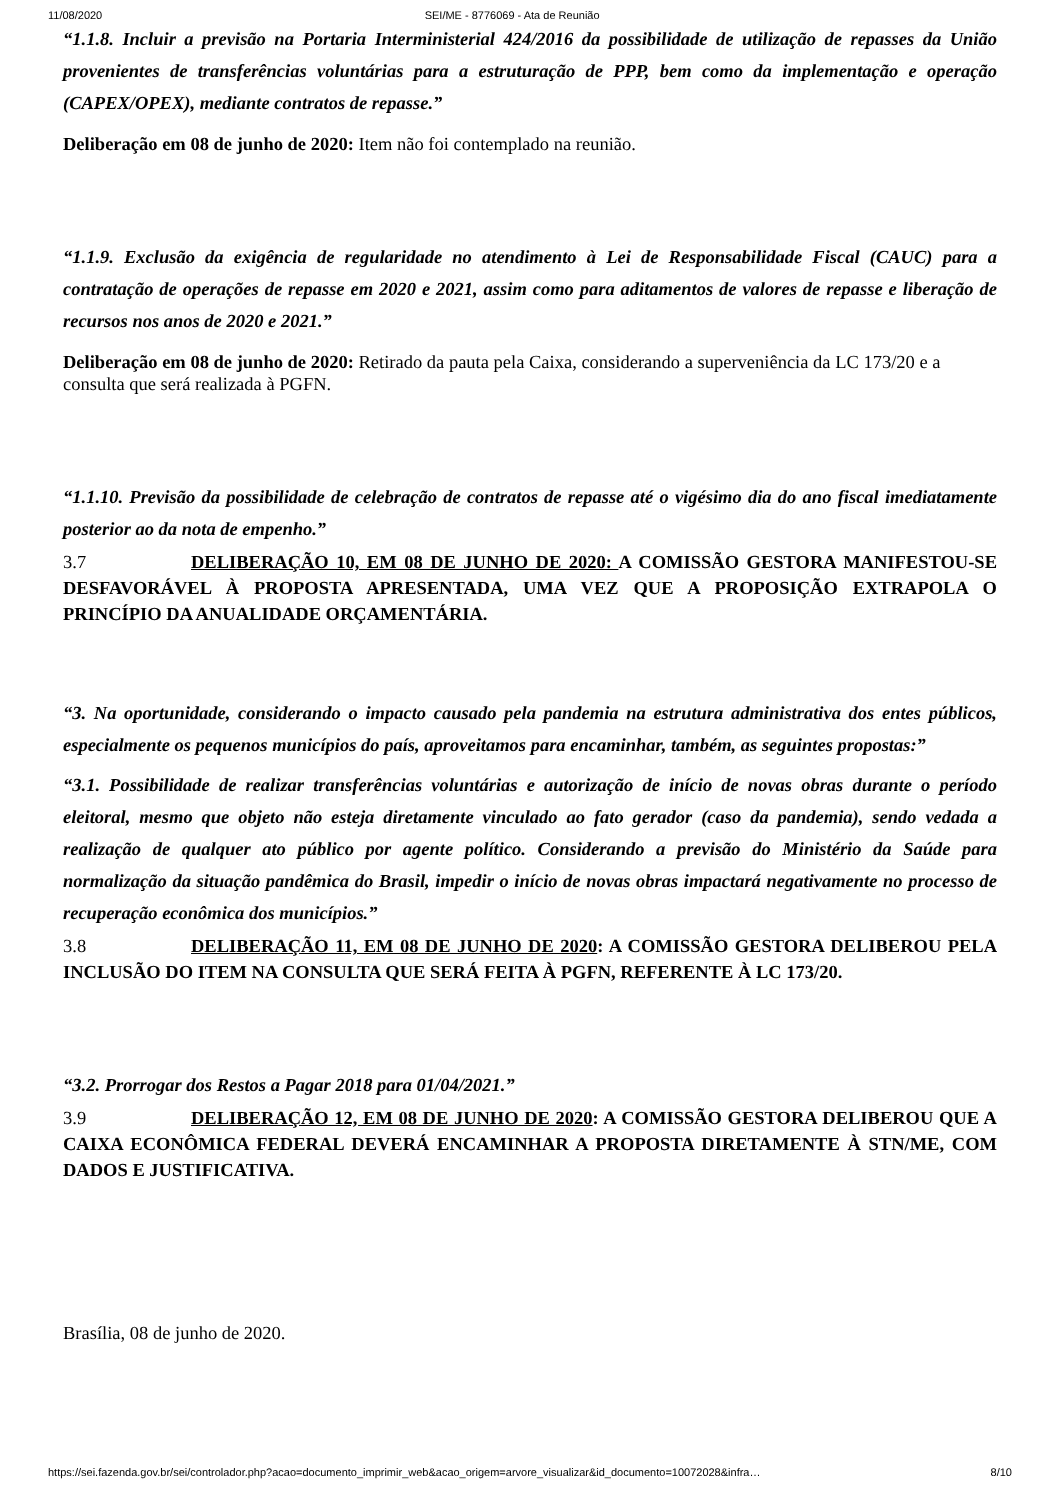11/08/2020 SEI/ME - 8776069 - Ata de Reunião
“1.1.8. Incluir a previsão na Portaria Interministerial 424/2016 da possibilidade de utilização de repasses da União provenientes de transferências voluntárias para a estruturação de PPP, bem como da implementação e operação (CAPEX/OPEX), mediante contratos de repasse.”
Deliberação em 08 de junho de 2020: Item não foi contemplado na reunião.
“1.1.9. Exclusão da exigência de regularidade no atendimento à Lei de Responsabilidade Fiscal (CAUC) para a contratação de operações de repasse em 2020 e 2021, assim como para aditamentos de valores de repasse e liberação de recursos nos anos de 2020 e 2021.”
Deliberação em 08 de junho de 2020: Retirado da pauta pela Caixa, considerando a superveniência da LC 173/20 e a consulta que será realizada à PGFN.
“1.1.10. Previsão da possibilidade de celebração de contratos de repasse até o vigésimo dia do ano fiscal imediatamente posterior ao da nota de empenho.”
3.7 DELIBERAÇÃO 10, EM 08 DE JUNHO DE 2020: A COMISSÃO GESTORA MANIFESTOU-SE DESFAVORÁVEL À PROPOSTA APRESENTADA, UMA VEZ QUE A PROPOSIÇÃO EXTRAPOLA O PRINCÍPIO DA ANUALIDADE ORÇAMENTÁRIA.
“3. Na oportunidade, considerando o impacto causado pela pandemia na estrutura administrativa dos entes públicos, especialmente os pequenos municípios do país, aproveitamos para encaminhar, também, as seguintes propostas:”
“3.1. Possibilidade de realizar transferências voluntárias e autorização de início de novas obras durante o período eleitoral, mesmo que objeto não esteja diretamente vinculado ao fato gerador (caso da pandemia), sendo vedada a realização de qualquer ato público por agente político. Considerando a previsão do Ministério da Saúde para normalização da situação pandêmica do Brasil, impedir o início de novas obras impactará negativamente no processo de recuperação econômica dos municípios.”
3.8 DELIBERAÇÃO 11, EM 08 DE JUNHO DE 2020: A COMISSÃO GESTORA DELIBEROU PELA INCLUSÃO DO ITEM NA CONSULTA QUE SERÁ FEITA À PGFN, REFERENTE À LC 173/20.
“3.2. Prorrogar dos Restos a Pagar 2018 para 01/04/2021.”
3.9 DELIBERAÇÃO 12, EM 08 DE JUNHO DE 2020: A COMISSÃO GESTORA DELIBEROU QUE A CAIXA ECONÔMICA FEDERAL DEVERÁ ENCAMINHAR A PROPOSTA DIRETAMENTE À STN/ME, COM DADOS E JUSTIFICATIVA.
Brasília, 08 de junho de 2020.
https://sei.fazenda.gov.br/sei/controlador.php?acao=documento_imprimir_web&acao_origem=arvore_visualizar&id_documento=10072028&infra… 8/10